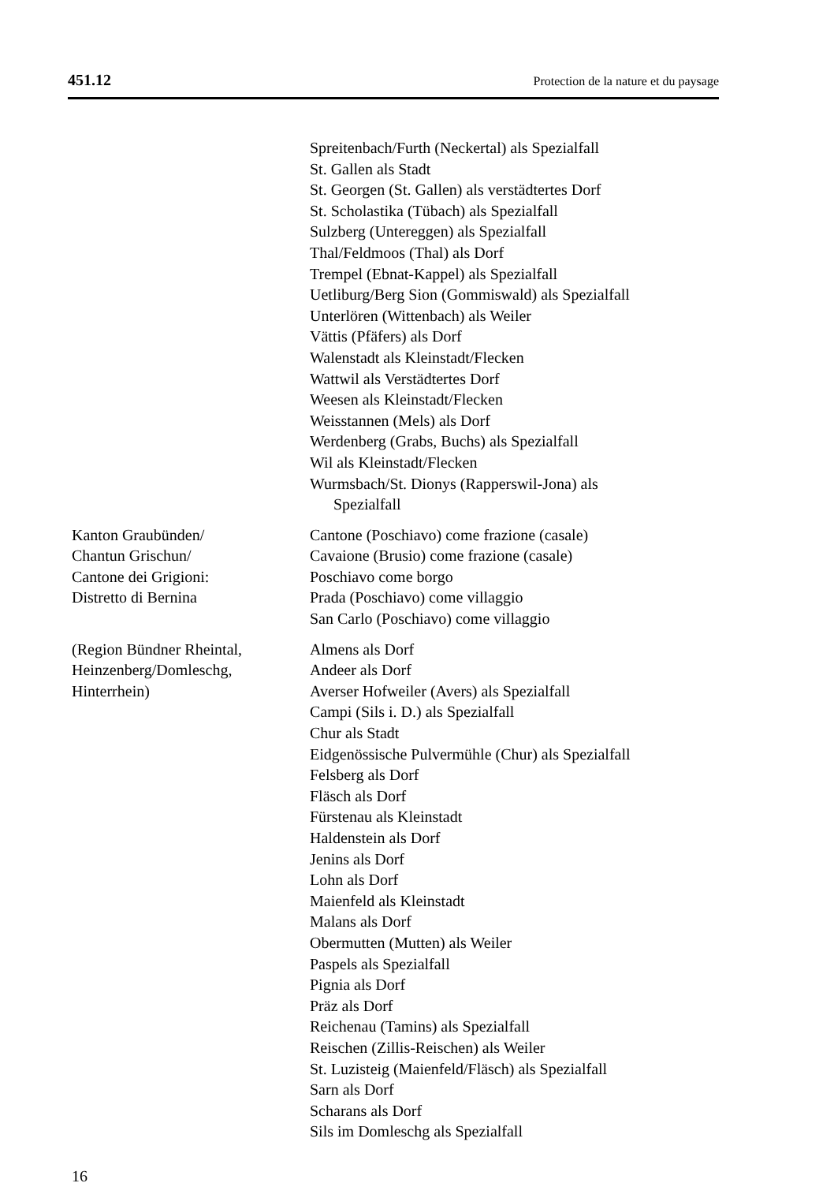451.12 Protection de la nature et du paysage
Spreitenbach/Furth (Neckertal) als Spezialfall
St. Gallen als Stadt
St. Georgen (St. Gallen) als verstädtertes Dorf
St. Scholastika (Tübach) als Spezialfall
Sulzberg (Untereggen) als Spezialfall
Thal/Feldmoos (Thal) als Dorf
Trempel (Ebnat-Kappel) als Spezialfall
Uetliburg/Berg Sion (Gommiswald) als Spezialfall
Unterlören (Wittenbach) als Weiler
Vättis (Pfäfers) als Dorf
Walenstadt als Kleinstadt/Flecken
Wattwil als Verstädtertes Dorf
Weesen als Kleinstadt/Flecken
Weisstannen (Mels) als Dorf
Werdenberg (Grabs, Buchs) als Spezialfall
Wil als Kleinstadt/Flecken
Wurmsbach/St. Dionys (Rapperswil-Jona) als
Spezialfall
Kanton Graubünden/
Chantun Grischun/
Cantone dei Grigioni:
Distretto di Bernina
Cantone (Poschiavo) come frazione (casale)
Cavaione (Brusio) come frazione (casale)
Poschiavo come borgo
Prada (Poschiavo) come villaggio
San Carlo (Poschiavo) come villaggio
(Region Bündner Rheintal,
Heinzenberg/Domleschg,
Hinterrhein)
Almens als Dorf
Andeer als Dorf
Averser Hofweiler (Avers) als Spezialfall
Campi (Sils i. D.) als Spezialfall
Chur als Stadt
Eidgenössische Pulvermühle (Chur) als Spezialfall
Felsberg als Dorf
Fläsch als Dorf
Fürstenau als Kleinstadt
Haldenstein als Dorf
Jenins als Dorf
Lohn als Dorf
Maienfeld als Kleinstadt
Malans als Dorf
Obermutten (Mutten) als Weiler
Paspels als Spezialfall
Pignia als Dorf
Präz als Dorf
Reichenau (Tamins) als Spezialfall
Reischen (Zillis-Reischen) als Weiler
St. Luzisteig (Maienfeld/Fläsch) als Spezialfall
Sarn als Dorf
Scharans als Dorf
Sils im Domleschg als Spezialfall
16